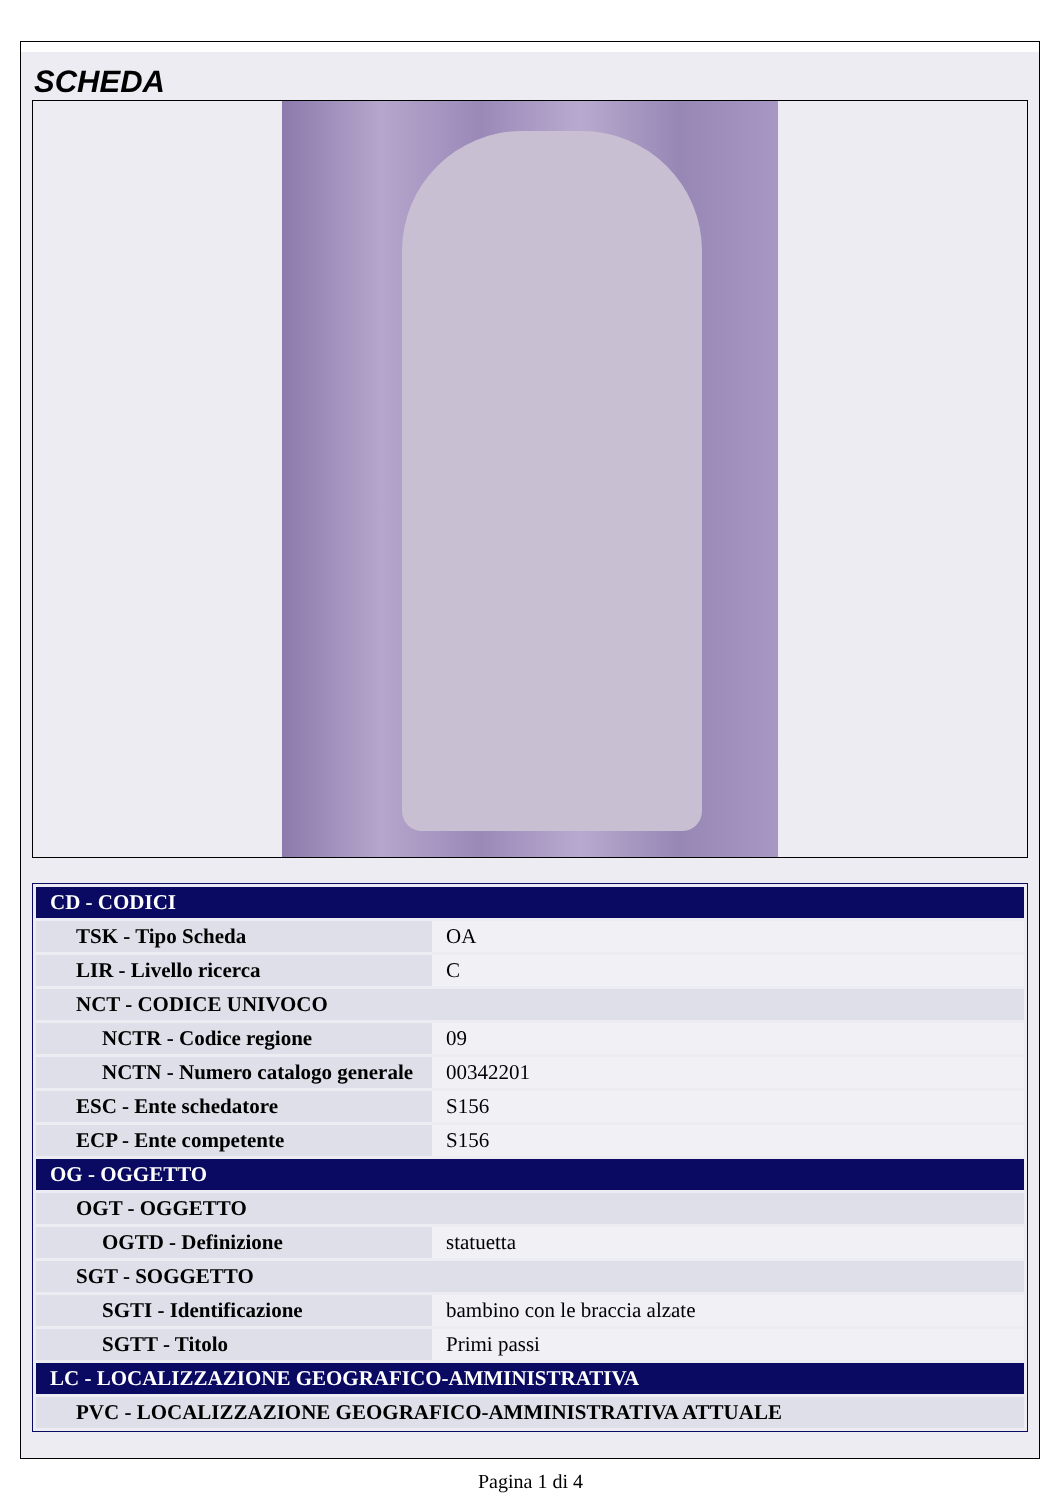SCHEDA
| CD - CODICI | |
| TSK - Tipo Scheda | OA |
| LIR - Livello ricerca | C |
| NCT - CODICE UNIVOCO | |
| NCTR - Codice regione | 09 |
| NCTN - Numero catalogo generale | 00342201 |
| ESC - Ente schedatore | S156 |
| ECP - Ente competente | S156 |
| OG - OGGETTO | |
| OGT - OGGETTO | |
| OGTD - Definizione | statuetta |
| SGT - SOGGETTO | |
| SGTI - Identificazione | bambino con le braccia alzate |
| SGTT - Titolo | Primi passi |
| LC - LOCALIZZAZIONE GEOGRAFICO-AMMINISTRATIVA | |
| PVC - LOCALIZZAZIONE GEOGRAFICO-AMMINISTRATIVA ATTUALE | |
Pagina 1 di 4